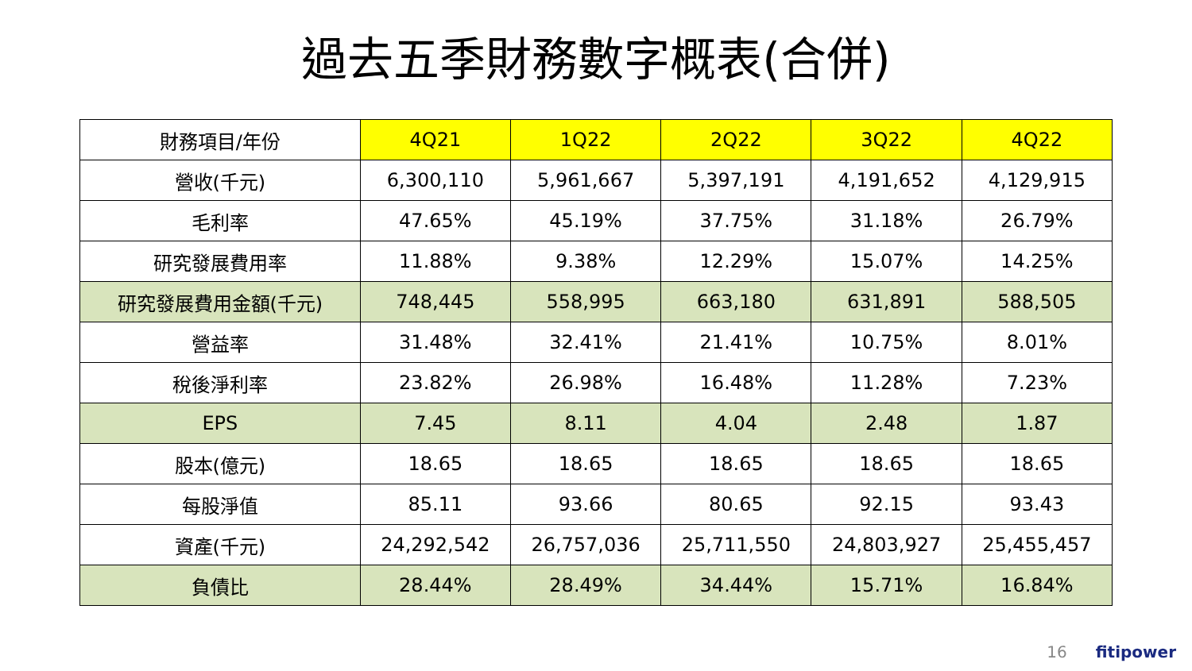過去五季財務數字概表(合併)
| 財務項目/年份 | 4Q21 | 1Q22 | 2Q22 | 3Q22 | 4Q22 |
| --- | --- | --- | --- | --- | --- |
| 營收(千元) | 6,300,110 | 5,961,667 | 5,397,191 | 4,191,652 | 4,129,915 |
| 毛利率 | 47.65% | 45.19% | 37.75% | 31.18% | 26.79% |
| 研究發展費用率 | 11.88% | 9.38% | 12.29% | 15.07% | 14.25% |
| 研究發展費用金額(千元) | 748,445 | 558,995 | 663,180 | 631,891 | 588,505 |
| 營益率 | 31.48% | 32.41% | 21.41% | 10.75% | 8.01% |
| 稅後淨利率 | 23.82% | 26.98% | 16.48% | 11.28% | 7.23% |
| EPS | 7.45 | 8.11 | 4.04 | 2.48 | 1.87 |
| 股本(億元) | 18.65 | 18.65 | 18.65 | 18.65 | 18.65 |
| 每股淨值 | 85.11 | 93.66 | 80.65 | 92.15 | 93.43 |
| 資產(千元) | 24,292,542 | 26,757,036 | 25,711,550 | 24,803,927 | 25,455,457 |
| 負債比 | 28.44% | 28.49% | 34.44% | 15.71% | 16.84% |
16 fitipower